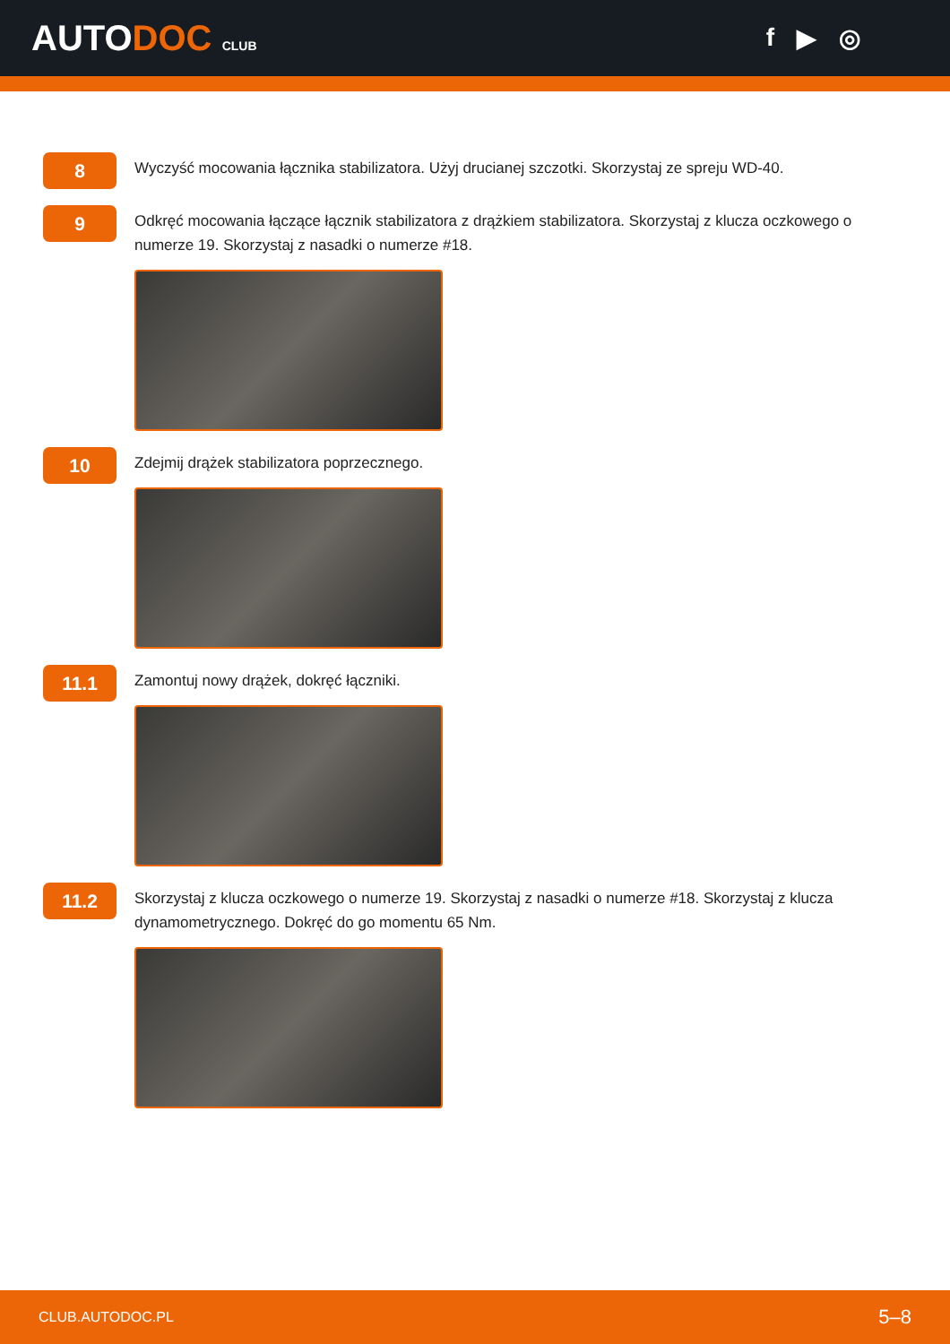AUTODOC CLUB
f ▶ ◎
8
Wyczyść mocowania łącznika stabilizatora. Użyj drucianej szczotki. Skorzystaj ze spreju WD-40.
9
Odkręć mocowania łączące łącznik stabilizatora z drążkiem stabilizatora. Skorzystaj z klucza oczkowego o numerze 19. Skorzystaj z nasadki o numerze #18.
10
Zdejmij drążek stabilizatora poprzecznego.
11.1
Zamontuj nowy drążek, dokręć łączniki.
11.2
Skorzystaj z klucza oczkowego o numerze 19. Skorzystaj z nasadki o numerze #18. Skorzystaj z klucza dynamometrycznego. Dokręć do go momentu 65 Nm.
CLUB.AUTODOC.PL 5–8